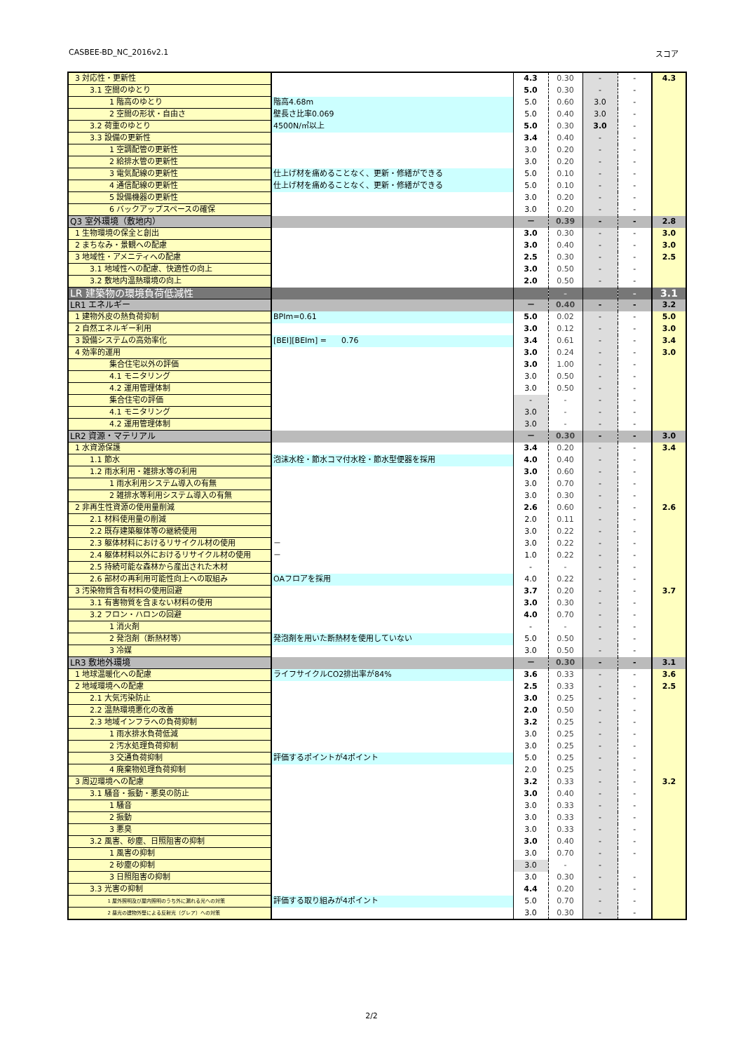CASBEE-BD_NC_2016v2.1 スコア
| 3 対応性・更新性 | | 4.3 | 0.30 | - | - | 4.3 |
| 3.1 空間のゆとり | | 5.0 | 0.30 | - | - | |
| 1 階高のゆとり | 階高4.68m | 5.0 | 0.60 | 3.0 | - | |
| 2 空間の形状・自由さ | 壁長さ比率0.069 | 5.0 | 0.40 | 3.0 | - | |
| 3.2 荷重のゆとり | 4500N/㎡以上 | 5.0 | 0.30 | 3.0 | - | |
| 3.3 設備の更新性 | | 3.4 | 0.40 | - | - | |
| 1 空調配管の更新性 | | 3.0 | 0.20 | - | - | |
| 2 給排水管の更新性 | | 3.0 | 0.20 | - | - | |
| 3 電気配線の更新性 | 仕上げ材を痛めることなく、更新・修繕ができる | 5.0 | 0.10 | - | - | |
| 4 通信配線の更新性 | 仕上げ材を痛めることなく、更新・修繕ができる | 5.0 | 0.10 | - | - | |
| 5 設備機器の更新性 | | 3.0 | 0.20 | - | - | |
| 6 バックアップスペースの確保 | | 3.0 | 0.20 | - | - | |
| Q3 室外環境（敷地内） | | － | 0.39 | - | - | 2.8 |
| 1 生物環境の保全と創出 | | 3.0 | 0.30 | - | - | 3.0 |
| 2 まちなみ・景観への配慮 | | 3.0 | 0.40 | - | - | 3.0 |
| 3 地域性・アメニティへの配慮 | | 2.5 | 0.30 | - | - | 2.5 |
| 3.1 地域性への配慮、快適性の向上 | | 3.0 | 0.50 | - | - | |
| 3.2 敷地内温熱環境の向上 | | 2.0 | 0.50 | - | - | |
| LR 建築物の環境負荷低減性 | | | - | | - | 3.1 |
| LR1 エネルギー | | － | 0.40 | - | - | 3.2 |
| 1 建物外皮の熱負荷抑制 | BPIm=0.61 | 5.0 | 0.02 | - | - | 5.0 |
| 2 自然エネルギー利用 | | 3.0 | 0.12 | - | - | 3.0 |
| 3 設備システムの高効率化 | [BEI][BEIm] = 0.76 | 3.4 | 0.61 | - | - | 3.4 |
| 4 効率的運用 | | 3.0 | 0.24 | - | - | 3.0 |
| 集合住宅以外の評価 | | 3.0 | 1.00 | - | - | |
| 4.1 モニタリング | | 3.0 | 0.50 | - | - | |
| 4.2 運用管理体制 | | 3.0 | 0.50 | - | - | |
| 集合住宅の評価 | | - | - | - | - | |
| 4.1 モニタリング | | 3.0 | - | - | - | |
| 4.2 運用管理体制 | | 3.0 | - | - | - | |
| LR2 資源・マテリアル | | － | 0.30 | - | - | 3.0 |
| 1 水資源保護 | | 3.4 | 0.20 | - | - | 3.4 |
| 1.1 節水 | 泡沫水栓・節水コマ付水栓・節水型便器を採用 | 4.0 | 0.40 | - | - | |
| 1.2 雨水利用・雑排水等の利用 | | 3.0 | 0.60 | - | - | |
| 1 雨水利用システム導入の有無 | | 3.0 | 0.70 | - | - | |
| 2 雑排水等利用システム導入の有無 | | 3.0 | 0.30 | - | - | |
| 2 非再生性資源の使用量削減 | | 2.6 | 0.60 | - | - | 2.6 |
| 2.1 材料使用量の削減 | | 2.0 | 0.11 | - | - | |
| 2.2 既存建築躯体等の継続使用 | | 3.0 | 0.22 | - | - | |
| 2.3 躯体材料におけるリサイクル材の使用 | － | 3.0 | 0.22 | - | - | |
| 2.4 躯体材料以外におけるリサイクル材の使用 | － | 1.0 | 0.22 | - | - | |
| 2.5 持続可能な森林から産出された木材 | | - | - | - | - | |
| 2.6 部材の再利用可能性向上への取組み | OAフロアを採用 | 4.0 | 0.22 | - | - | |
| 3 汚染物質含有材料の使用回避 | | 3.7 | 0.20 | - | - | 3.7 |
| 3.1 有害物質を含まない材料の使用 | | 3.0 | 0.30 | - | - | |
| 3.2 フロン・ハロンの回避 | | 4.0 | 0.70 | - | - | |
| 1 消火剤 | | - | - | - | - | |
| 2 発泡剤（断熱材等） | 発泡剤を用いた断熱材を使用していない | 5.0 | 0.50 | - | - | |
| 3 冷媒 | | 3.0 | 0.50 | - | - | |
| LR3 敷地外環境 | | － | 0.30 | - | - | 3.1 |
| 1 地球温暖化への配慮 | ライフサイクルCO2排出率が84% | 3.6 | 0.33 | - | - | 3.6 |
| 2 地域環境への配慮 | | 2.5 | 0.33 | - | - | 2.5 |
| 2.1 大気汚染防止 | | 3.0 | 0.25 | - | - | |
| 2.2 温熱環境悪化の改善 | | 2.0 | 0.50 | - | - | |
| 2.3 地域インフラへの負荷抑制 | | 3.2 | 0.25 | - | - | |
| 1 雨水排水負荷低減 | | 3.0 | 0.25 | - | - | |
| 2 汚水処理負荷抑制 | | 3.0 | 0.25 | - | - | |
| 3 交通負荷抑制 | 評価するポイントが4ポイント | 5.0 | 0.25 | - | - | |
| 4 廃棄物処理負荷抑制 | | 2.0 | 0.25 | - | - | |
| 3 周辺環境への配慮 | | 3.2 | 0.33 | - | - | 3.2 |
| 3.1 騒音・振動・悪臭の防止 | | 3.0 | 0.40 | - | - | |
| 1 騒音 | | 3.0 | 0.33 | - | - | |
| 2 振動 | | 3.0 | 0.33 | - | - | |
| 3 悪臭 | | 3.0 | 0.33 | - | - | |
| 3.2 風害、砂塵、日照阻害の抑制 | | 3.0 | 0.40 | - | - | |
| 1 風害の抑制 | | 3.0 | 0.70 | - | - | |
| 2 砂塵の抑制 | | 3.0 | - | - | | |
| 3 日照阻害の抑制 | | 3.0 | 0.30 | - | - | |
| 3.3 光害の抑制 | | 4.4 | 0.20 | - | - | |
| 1 屋外照明及び屋内照明のうち外に漏れる光への対策 | 評価する取り組みが4ポイント | 5.0 | 0.70 | - | - | |
| 2 昼光の建物外壁による反射光（グレア）への対策 | | 3.0 | 0.30 | - | - | |
2/2